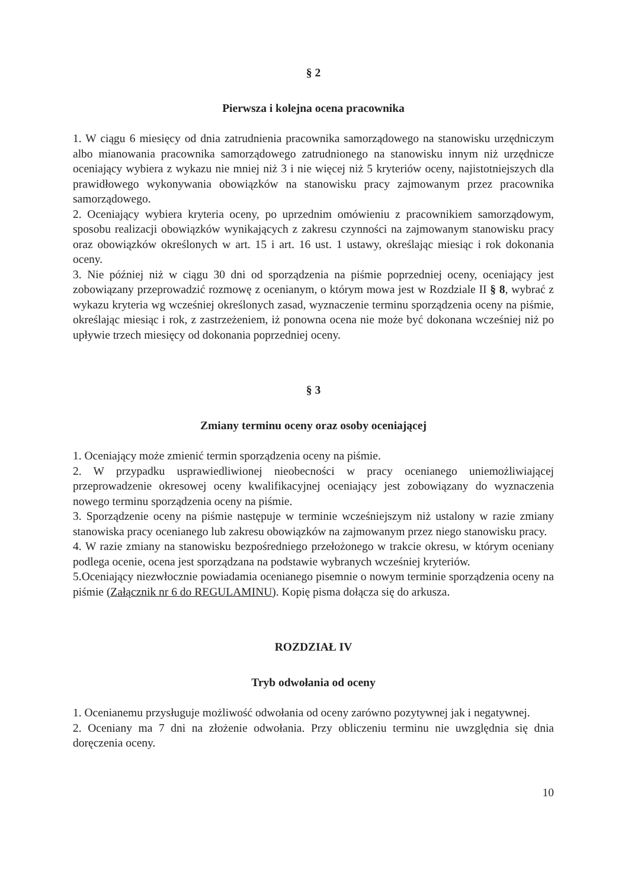§ 2
Pierwsza i kolejna ocena pracownika
1. W ciągu 6 miesięcy od dnia zatrudnienia pracownika samorządowego na stanowisku urzędniczym albo mianowania pracownika samorządowego zatrudnionego na stanowisku innym niż urzędnicze oceniający wybiera z wykazu nie mniej niż 3 i nie więcej niż 5 kryteriów oceny, najistotniejszych dla prawidłowego wykonywania obowiązków na stanowisku pracy zajmowanym przez pracownika samorządowego.
2. Oceniający wybiera kryteria oceny, po uprzednim omówieniu z pracownikiem samorządowym, sposobu realizacji obowiązków wynikających z zakresu czynności na zajmowanym stanowisku pracy oraz obowiązków określonych w art. 15 i art. 16 ust. 1 ustawy, określając miesiąc i rok dokonania oceny.
3. Nie później niż w ciągu 30 dni od sporządzenia na piśmie poprzedniej oceny, oceniający jest zobowiązany przeprowadzić rozmowę z ocenianym, o którym mowa jest w Rozdziale II § 8, wybrać z wykazu kryteria wg wcześniej określonych zasad, wyznaczenie terminu sporządzenia oceny na piśmie, określając miesiąc i rok, z zastrzeżeniem, iż ponowna ocena nie może być dokonana wcześniej niż po upływie trzech miesięcy od dokonania poprzedniej oceny.
§ 3
Zmiany terminu oceny oraz osoby oceniającej
1. Oceniający może zmienić termin sporządzenia oceny na piśmie.
2. W przypadku usprawiedliwionej nieobecności w pracy ocenianego uniemożliwiającej przeprowadzenie okresowej oceny kwalifikacyjnej oceniający jest zobowiązany do wyznaczenia nowego terminu sporządzenia oceny na piśmie.
3. Sporządzenie oceny na piśmie następuje w terminie wcześniejszym niż ustalony w razie zmiany stanowiska pracy ocenianego lub zakresu obowiązków na zajmowanym przez niego stanowisku pracy.
4. W razie zmiany na stanowisku bezpośredniego przełożonego w trakcie okresu, w którym oceniany podlega ocenie, ocena jest sporządzana na podstawie wybranych wcześniej kryteriów.
5.Oceniający niezwłocznie powiadamia ocenianego pisemnie o nowym terminie sporządzenia oceny na piśmie (Załącznik nr 6 do REGULAMINU). Kopię pisma dołącza się do arkusza.
ROZDZIAŁ IV
Tryb odwołania od oceny
1. Ocenianemu przysługuje możliwość odwołania od oceny zarówno pozytywnej jak i negatywnej.
2. Oceniany ma 7 dni na złożenie odwołania. Przy obliczeniu terminu nie uwzględnia się dnia doręczenia oceny.
10